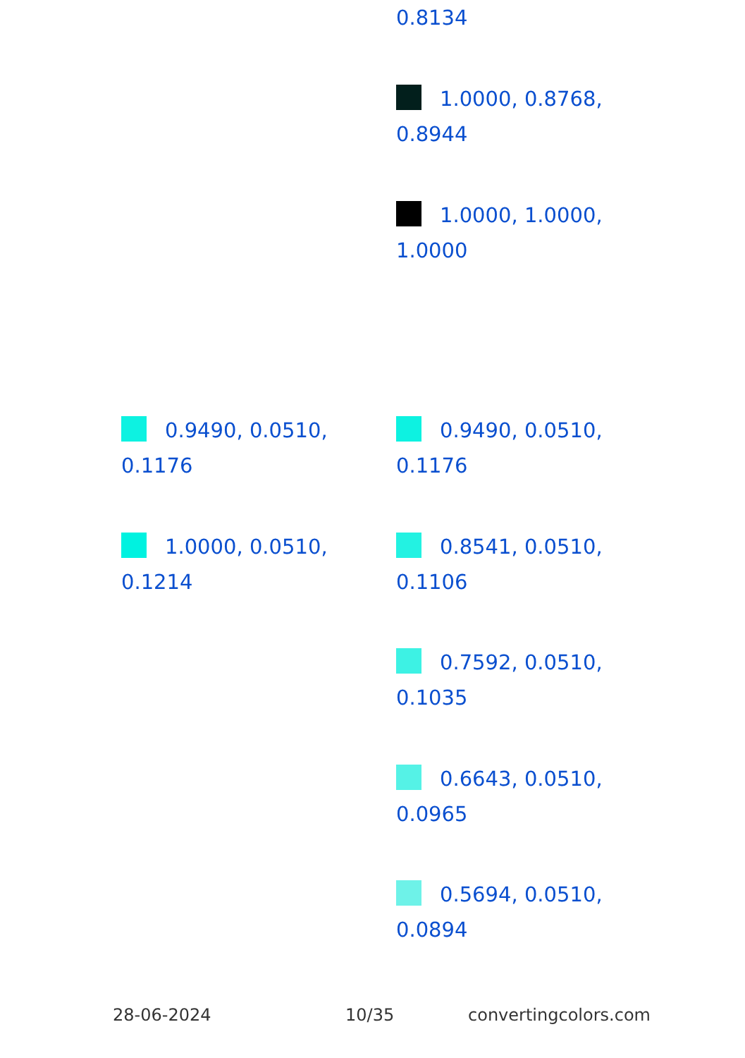0.8134
1.0000, 0.8768, 0.8944
1.0000, 1.0000, 1.0000
0.9490, 0.0510, 0.1176
0.9490, 0.0510, 0.1176
1.0000, 0.0510, 0.1214
0.8541, 0.0510, 0.1106
0.7592, 0.0510, 0.1035
0.6643, 0.0510, 0.0965
0.5694, 0.0510, 0.0894
28-06-2024 10/35 convertingcolors.com